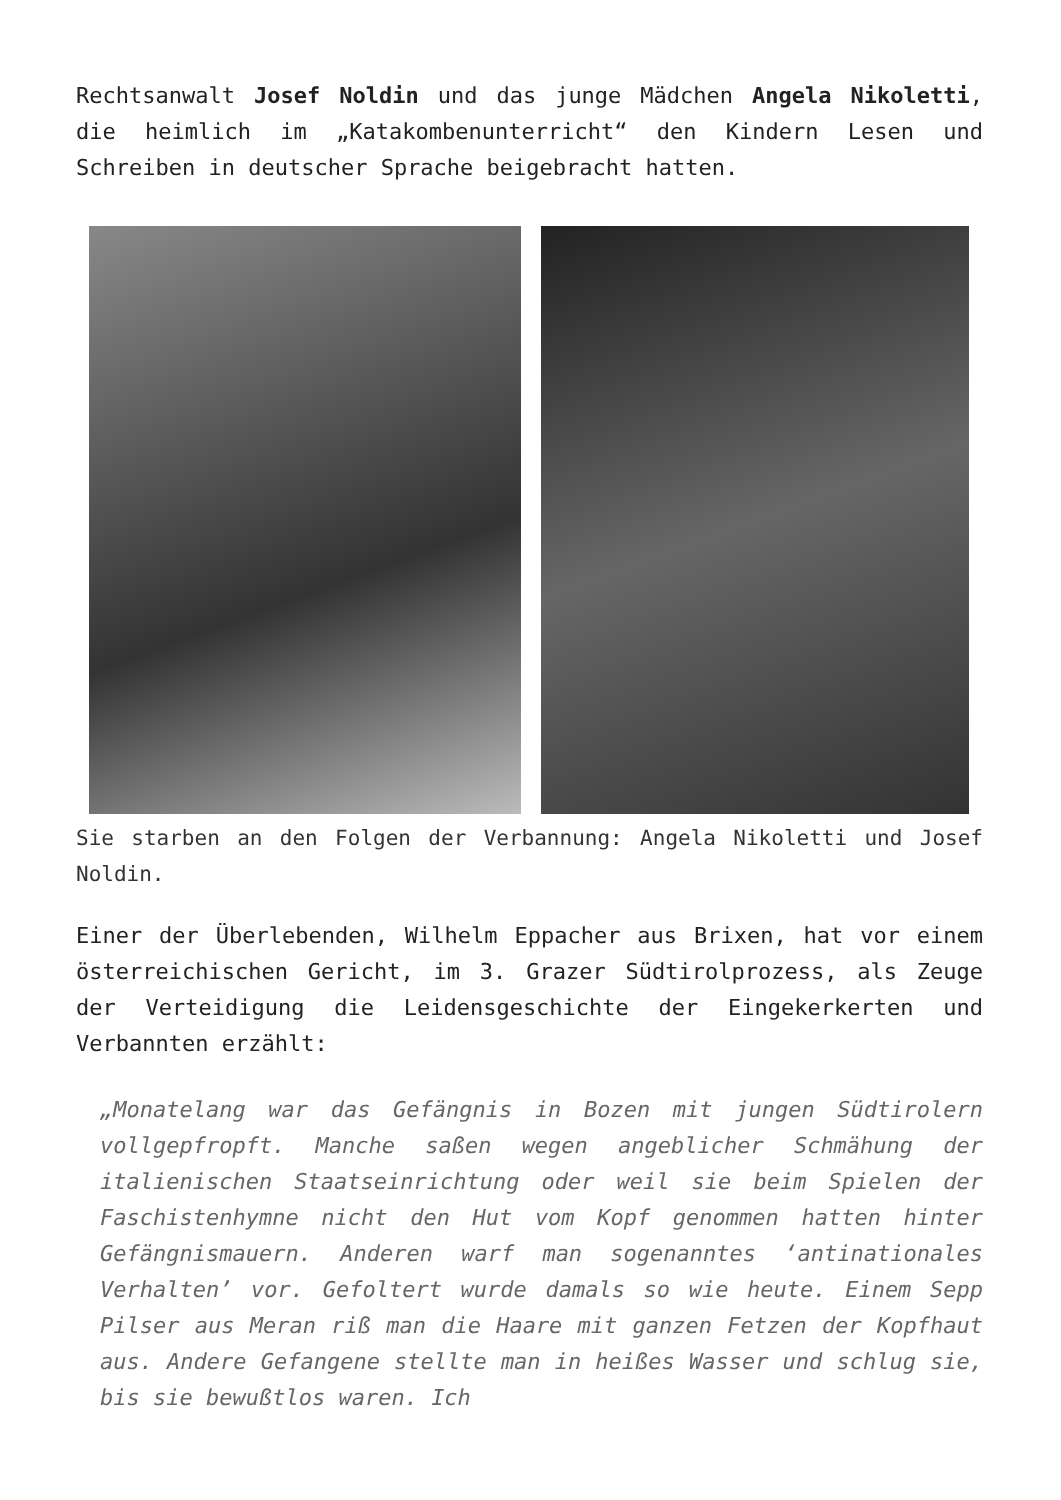Rechtsanwalt Josef Noldin und das junge Mädchen Angela Nikoletti, die heimlich im „Katakombenunterricht“ den Kindern Lesen und Schreiben in deutscher Sprache beigebracht hatten.
Sie starben an den Folgen der Verbannung: Angela Nikoletti und Josef Noldin.
Einer der Überlebenden, Wilhelm Eppacher aus Brixen, hat vor einem österreichischen Gericht, im 3. Grazer Südtirolprozess, als Zeuge der Verteidigung die Leidensgeschichte der Eingekerkerten und Verbannten erzählt:
„Monatelang war das Gefängnis in Bozen mit jungen Südtirolern vollgepfropft. Manche saßen wegen angeblicher Schmähung der italienischen Staatseinrichtung oder weil sie beim Spielen der Faschistenhymne nicht den Hut vom Kopf genommen hatten hinter Gefängnismauern. Anderen warf man sogenanntes ‘antinationales Verhalten’ vor. Gefoltert wurde damals so wie heute. Einem Sepp Pilser aus Meran riß man die Haare mit ganzen Fetzen der Kopfhaut aus. Andere Gefangene stellte man in heißes Wasser und schlug sie, bis sie bewußtlos waren. Ich